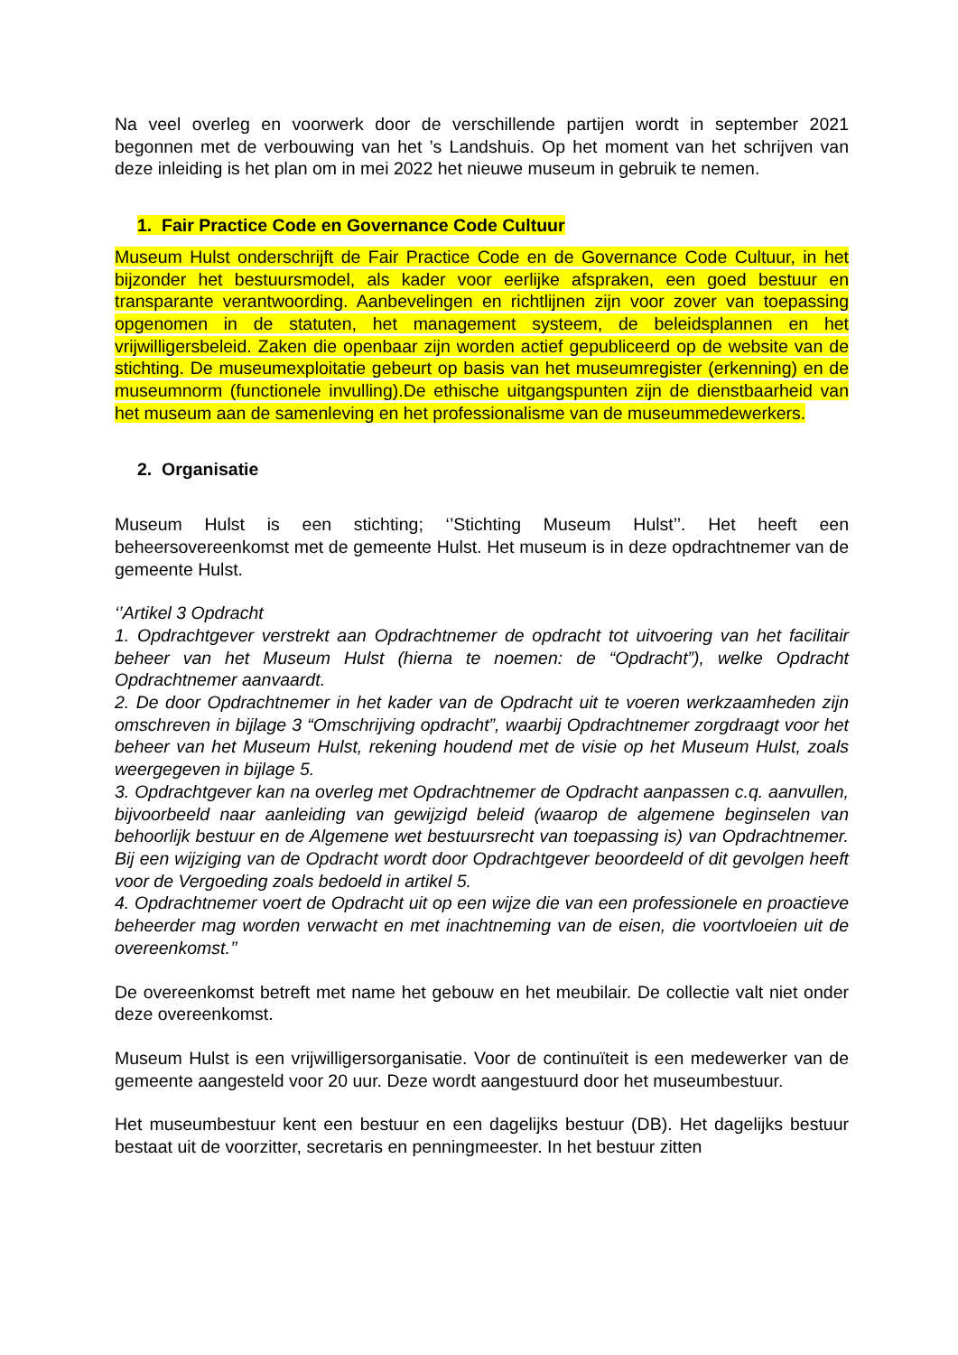Na veel overleg en voorwerk door de verschillende partijen wordt in september 2021 begonnen met de verbouwing van het ’s Landshuis. Op het moment van het schrijven van deze inleiding is het plan om in mei 2022 het nieuwe museum in gebruik te nemen.
1. Fair Practice Code en Governance Code Cultuur
Museum Hulst onderschrijft de Fair Practice Code en de Governance Code Cultuur, in het bijzonder het bestuursmodel, als kader voor eerlijke afspraken, een goed bestuur en transparante verantwoording. Aanbevelingen en richtlijnen zijn voor zover van toepassing opgenomen in de statuten, het management systeem, de beleidsplannen en het vrijwilligersbeleid. Zaken die openbaar zijn worden actief gepubliceerd op de website van de stichting. De museumexploitatie gebeurt op basis van het museumregister (erkenning) en de museumnorm (functionele invulling).De ethische uitgangspunten zijn de dienstbaarheid van het museum aan de samenleving en het professionalisme van de museummedewerkers.
2. Organisatie
Museum Hulst is een stichting; ‘’Stichting Museum Hulst’’. Het heeft een beheersovereenkomst met de gemeente Hulst. Het museum is in deze opdrachtnemer van de gemeente Hulst.
‘’Artikel 3 Opdracht
1. Opdrachtgever verstrekt aan Opdrachtnemer de opdracht tot uitvoering van het facilitair beheer van het Museum Hulst (hierna te noemen: de “Opdracht”), welke Opdracht Opdrachtnemer aanvaardt.
2. De door Opdrachtnemer in het kader van de Opdracht uit te voeren werkzaamheden zijn omschreven in bijlage 3 “Omschrijving opdracht”, waarbij Opdrachtnemer zorgdraagt voor het beheer van het Museum Hulst, rekening houdend met de visie op het Museum Hulst, zoals weergegeven in bijlage 5.
3. Opdrachtgever kan na overleg met Opdrachtnemer de Opdracht aanpassen c.q. aanvullen, bijvoorbeeld naar aanleiding van gewijzigd beleid (waarop de algemene beginselen van behoorlijk bestuur en de Algemene wet bestuursrecht van toepassing is) van Opdrachtnemer. Bij een wijziging van de Opdracht wordt door Opdrachtgever beoordeeld of dit gevolgen heeft voor de Vergoeding zoals bedoeld in artikel 5.
4. Opdrachtnemer voert de Opdracht uit op een wijze die van een professionele en proactieve beheerder mag worden verwacht en met inachtneming van de eisen, die voortvloeien uit de overeenkomst.’’
De overeenkomst betreft met name het gebouw en het meubilair. De collectie valt niet onder deze overeenkomst.
Museum Hulst is een vrijwilligersorganisatie. Voor de continuïteit is een medewerker van de gemeente aangesteld voor 20 uur. Deze wordt aangestuurd door het museumbestuur.
Het museumbestuur kent een bestuur en een dagelijks bestuur (DB). Het dagelijks bestuur bestaat uit de voorzitter, secretaris en penningmeester. In het bestuur zitten